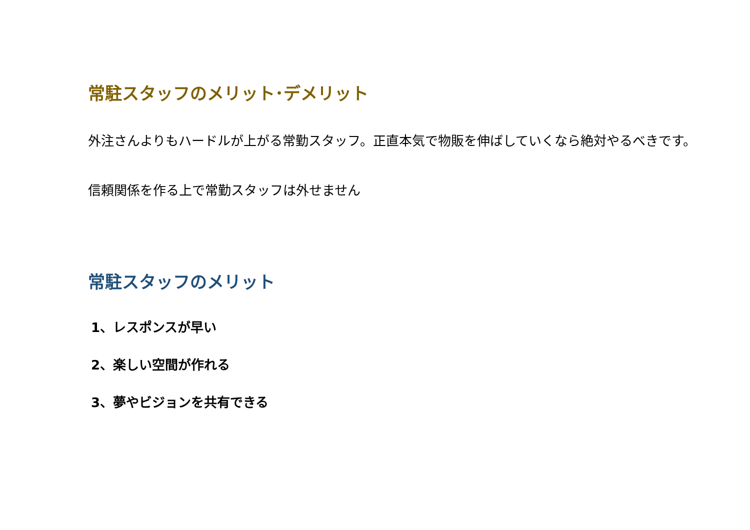常駐スタッフのメリット･デメリット
外注さんよりもハードルが上がる常勤スタッフ。正直本気で物販を伸ばしていくなら絶対やるべきです。
信頼関係を作る上で常勤スタッフは外せません
常駐スタッフのメリット
1、レスポンスが早い
2、楽しい空間が作れる
3、夢やビジョンを共有できる